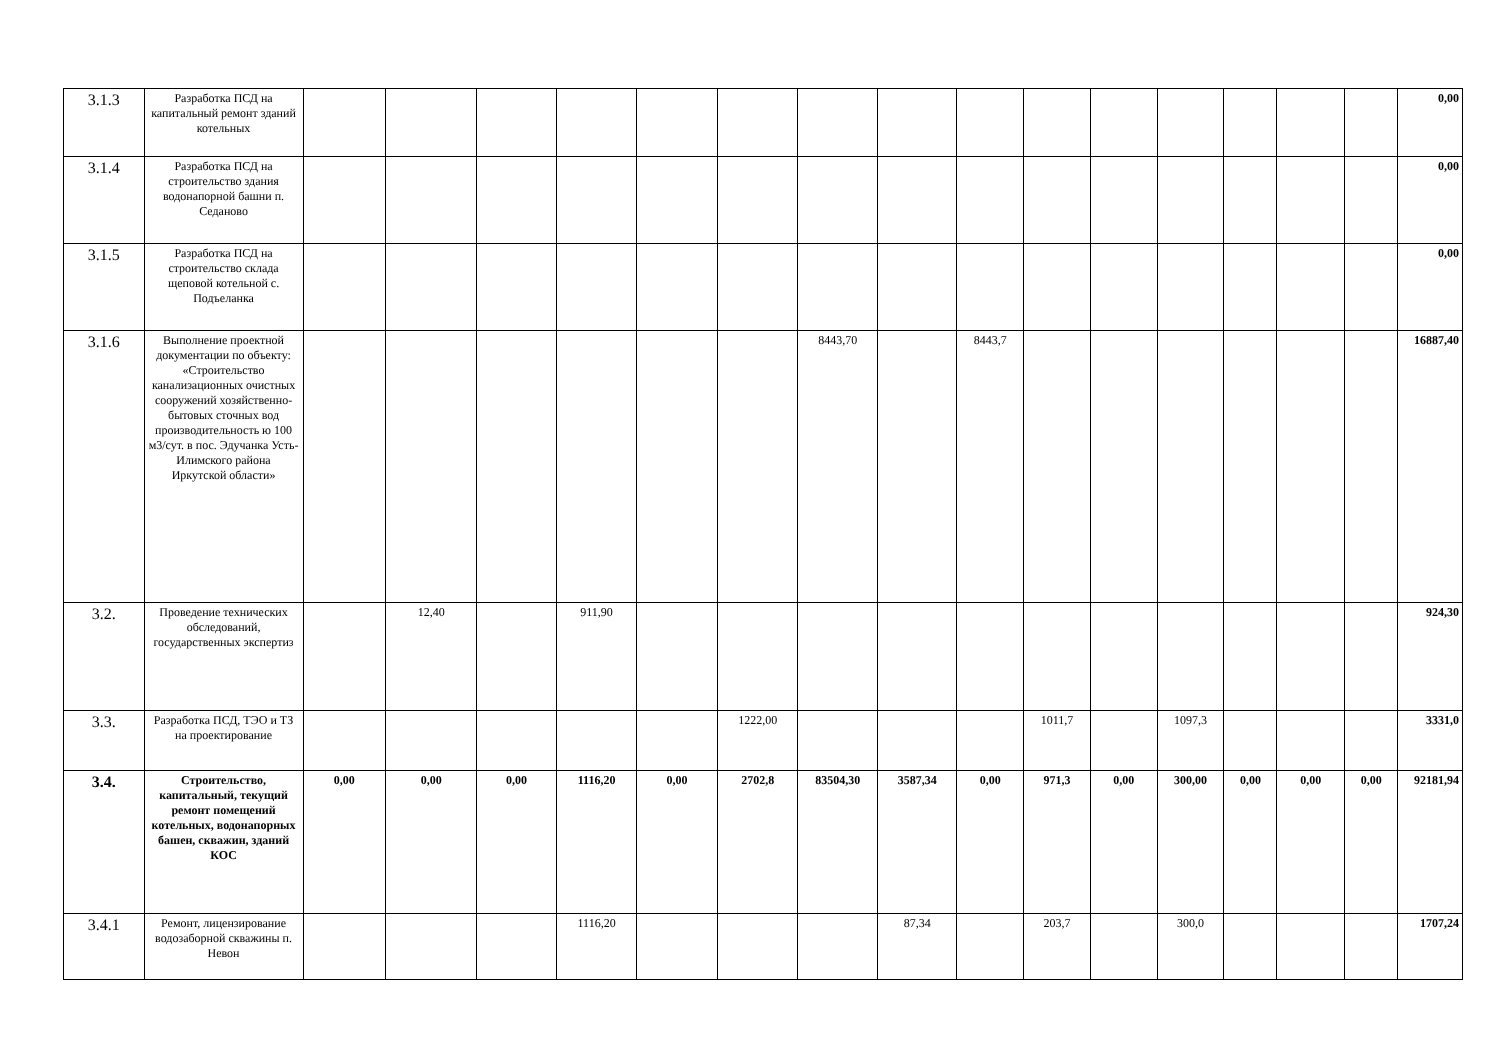| 3.1.3 | Разработка ПСД на капитальный ремонт зданий котельных | | | | | | | | | | | | | | | | 0,00 |
| 3.1.4 | Разработка ПСД на строительство здания водонапорной башни п. Седаново | | | | | | | | | | | | | | | | 0,00 |
| 3.1.5 | Разработка ПСД на строительство склада щеповой котельной с. Подъеланка | | | | | | | | | | | | | | | | 0,00 |
| 3.1.6 | Выполнение проектной документации по объекту: «Строительство канализационных очистных сооружений хозяйственно-бытовых сточных вод производительность ю 100 м3/сут. в пос. Эдучанка Усть-Илимского района Иркутской области» | | | | | | | 8443,70 | | 8443,7 | | | | | | | 16887,40 |
| 3.2. | Проведение технических обследований, государственных экспертиз | | 12,40 | | 911,90 | | | | | | | | | | | | 924,30 |
| 3.3. | Разработка ПСД, ТЭО и ТЗ на проектирование | | | | | | 1222,00 | | | | 1011,7 | | 1097,3 | | | | 3331,0 |
| 3.4. | Строительство, капитальный, текущий ремонт помещений котельных, водонапорных башен, скважин, зданий КОС | 0,00 | 0,00 | 0,00 | 1116,20 | 0,00 | 2702,8 | 83504,30 | 3587,34 | 0,00 | 971,3 | 0,00 | 300,00 | 0,00 | 0,00 | 0,00 | 92181,94 |
| 3.4.1 | Ремонт, лицензирование водозаборной скважины п. Невон | | | | 1116,20 | | | | 87,34 | | 203,7 | | 300,0 | | | | 1707,24 |